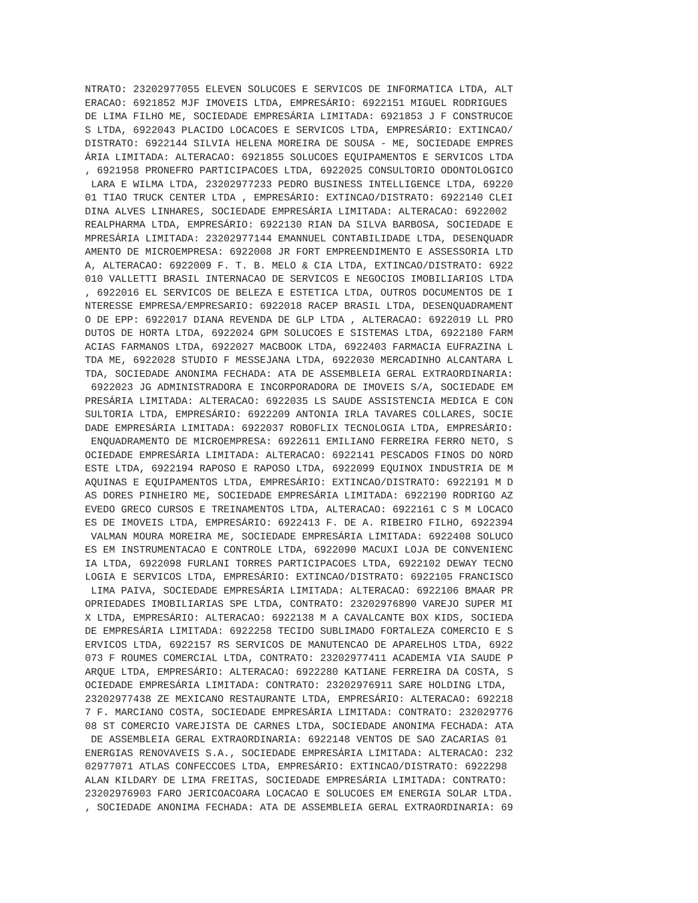NTRATO: 23202977055 ELEVEN SOLUCOES E SERVICOS DE INFORMATICA LTDA, ALT
ERACAO: 6921852 MJF IMOVEIS LTDA, EMPRESÁRIO: 6922151 MIGUEL RODRIGUES 
DE LIMA FILHO ME, SOCIEDADE EMPRESÁRIA LIMITADA: 6921853 J F CONSTRUCOE
S LTDA, 6922043 PLACIDO LOCACOES E SERVICOS LTDA, EMPRESÁRIO: EXTINCAO/
DISTRATO: 6922144 SILVIA HELENA MOREIRA DE SOUSA - ME, SOCIEDADE EMPRES
ÁRIA LIMITADA: ALTERACAO: 6921855 SOLUCOES EQUIPAMENTOS E SERVICOS LTDA
, 6921958 PRONEFRO PARTICIPACOES LTDA, 6922025 CONSULTORIO ODONTOLOGICO
 LARA E WILMA LTDA, 23202977233 PEDRO BUSINESS INTELLIGENCE LTDA, 69220
01 TIAO TRUCK CENTER LTDA , EMPRESÁRIO: EXTINCAO/DISTRATO: 6922140 CLEI
DINA ALVES LINHARES, SOCIEDADE EMPRESÁRIA LIMITADA: ALTERACAO: 6922002 
REALPHARMA LTDA, EMPRESÁRIO: 6922130 RIAN DA SILVA BARBOSA, SOCIEDADE E
MPRESÁRIA LIMITADA: 23202977144 EMANNUEL CONTABILIDADE LTDA, DESENQUADR
AMENTO DE MICROEMPRESA: 6922008 JR FORT EMPREENDIMENTO E ASSESSORIA LTD
A, ALTERACAO: 6922009 F. T. B. MELO & CIA LTDA, EXTINCAO/DISTRATO: 6922
010 VALLETTI BRASIL INTERNACAO DE SERVICOS E NEGOCIOS IMOBILIARIOS LTDA
, 6922016 EL SERVICOS DE BELEZA E ESTETICA LTDA, OUTROS DOCUMENTOS DE I
NTERESSE EMPRESA/EMPRESARIO: 6922018 RACEP BRASIL LTDA, DESENQUADRAMENT
O DE EPP: 6922017 DIANA REVENDA DE GLP LTDA , ALTERACAO: 6922019 LL PRO
DUTOS DE HORTA LTDA, 6922024 GPM SOLUCOES E SISTEMAS LTDA, 6922180 FARM
ACIAS FARMANOS LTDA, 6922027 MACBOOK LTDA, 6922403 FARMACIA EUFRAZINA L
TDA ME, 6922028 STUDIO F MESSEJANA LTDA, 6922030 MERCADINHO ALCANTARA L
TDA, SOCIEDADE ANONIMA FECHADA: ATA DE ASSEMBLEIA GERAL EXTRAORDINARIA:
 6922023 JG ADMINISTRADORA E INCORPORADORA DE IMOVEIS S/A, SOCIEDADE EM
PRESÁRIA LIMITADA: ALTERACAO: 6922035 LS SAUDE ASSISTENCIA MEDICA E CON
SULTORIA LTDA, EMPRESÁRIO: 6922209 ANTONIA IRLA TAVARES COLLARES, SOCIE
DADE EMPRESÁRIA LIMITADA: 6922037 ROBOFLIX TECNOLOGIA LTDA, EMPRESÁRIO:
 ENQUADRAMENTO DE MICROEMPRESA: 6922611 EMILIANO FERREIRA FERRO NETO, S
OCIEDADE EMPRESÁRIA LIMITADA: ALTERACAO: 6922141 PESCADOS FINOS DO NORD
ESTE LTDA, 6922194 RAPOSO E RAPOSO LTDA, 6922099 EQUINOX INDUSTRIA DE M
AQUINAS E EQUIPAMENTOS LTDA, EMPRESÁRIO: EXTINCAO/DISTRATO: 6922191 M D
AS DORES PINHEIRO ME, SOCIEDADE EMPRESÁRIA LIMITADA: 6922190 RODRIGO AZ
EVEDO GRECO CURSOS E TREINAMENTOS LTDA, ALTERACAO: 6922161 C S M LOCACO
ES DE IMOVEIS LTDA, EMPRESÁRIO: 6922413 F. DE A. RIBEIRO FILHO, 6922394
 VALMAN MOURA MOREIRA ME, SOCIEDADE EMPRESÁRIA LIMITADA: 6922408 SOLUCO
ES EM INSTRUMENTACAO E CONTROLE LTDA, 6922090 MACUXI LOJA DE CONVENIENC
IA LTDA, 6922098 FURLANI TORRES PARTICIPACOES LTDA, 6922102 DEWAY TECNO
LOGIA E SERVICOS LTDA, EMPRESÁRIO: EXTINCAO/DISTRATO: 6922105 FRANCISCO
 LIMA PAIVA, SOCIEDADE EMPRESÁRIA LIMITADA: ALTERACAO: 6922106 BMAAR PR
OPRIEDADES IMOBILIARIAS SPE LTDA, CONTRATO: 23202976890 VAREJO SUPER MI
X LTDA, EMPRESÁRIO: ALTERACAO: 6922138 M A CAVALCANTE BOX KIDS, SOCIEDA
DE EMPRESÁRIA LIMITADA: 6922258 TECIDO SUBLIMADO FORTALEZA COMERCIO E S
ERVICOS LTDA, 6922157 RS SERVICOS DE MANUTENCAO DE APARELHOS LTDA, 6922
073 F ROUMES COMERCIAL LTDA, CONTRATO: 23202977411 ACADEMIA VIA SAUDE P
ARQUE LTDA, EMPRESÁRIO: ALTERACAO: 6922280 KATIANE FERREIRA DA COSTA, S
OCIEDADE EMPRESÁRIA LIMITADA: CONTRATO: 23202976911 SARE HOLDING LTDA, 
23202977438 ZE MEXICANO RESTAURANTE LTDA, EMPRESÁRIO: ALTERACAO: 692218
7 F. MARCIANO COSTA, SOCIEDADE EMPRESÁRIA LIMITADA: CONTRATO: 232029776
08 ST COMERCIO VAREJISTA DE CARNES LTDA, SOCIEDADE ANONIMA FECHADA: ATA
 DE ASSEMBLEIA GERAL EXTRAORDINARIA: 6922148 VENTOS DE SAO ZACARIAS 01 
ENERGIAS RENOVAVEIS S.A., SOCIEDADE EMPRESÁRIA LIMITADA: ALTERACAO: 232
02977071 ATLAS CONFECCOES LTDA, EMPRESÁRIO: EXTINCAO/DISTRATO: 6922298 
ALAN KILDARY DE LIMA FREITAS, SOCIEDADE EMPRESÁRIA LIMITADA: CONTRATO: 
23202976903 FARO JERICOACOARA LOCACAO E SOLUCOES EM ENERGIA SOLAR LTDA.
, SOCIEDADE ANONIMA FECHADA: ATA DE ASSEMBLEIA GERAL EXTRAORDINARIA: 69